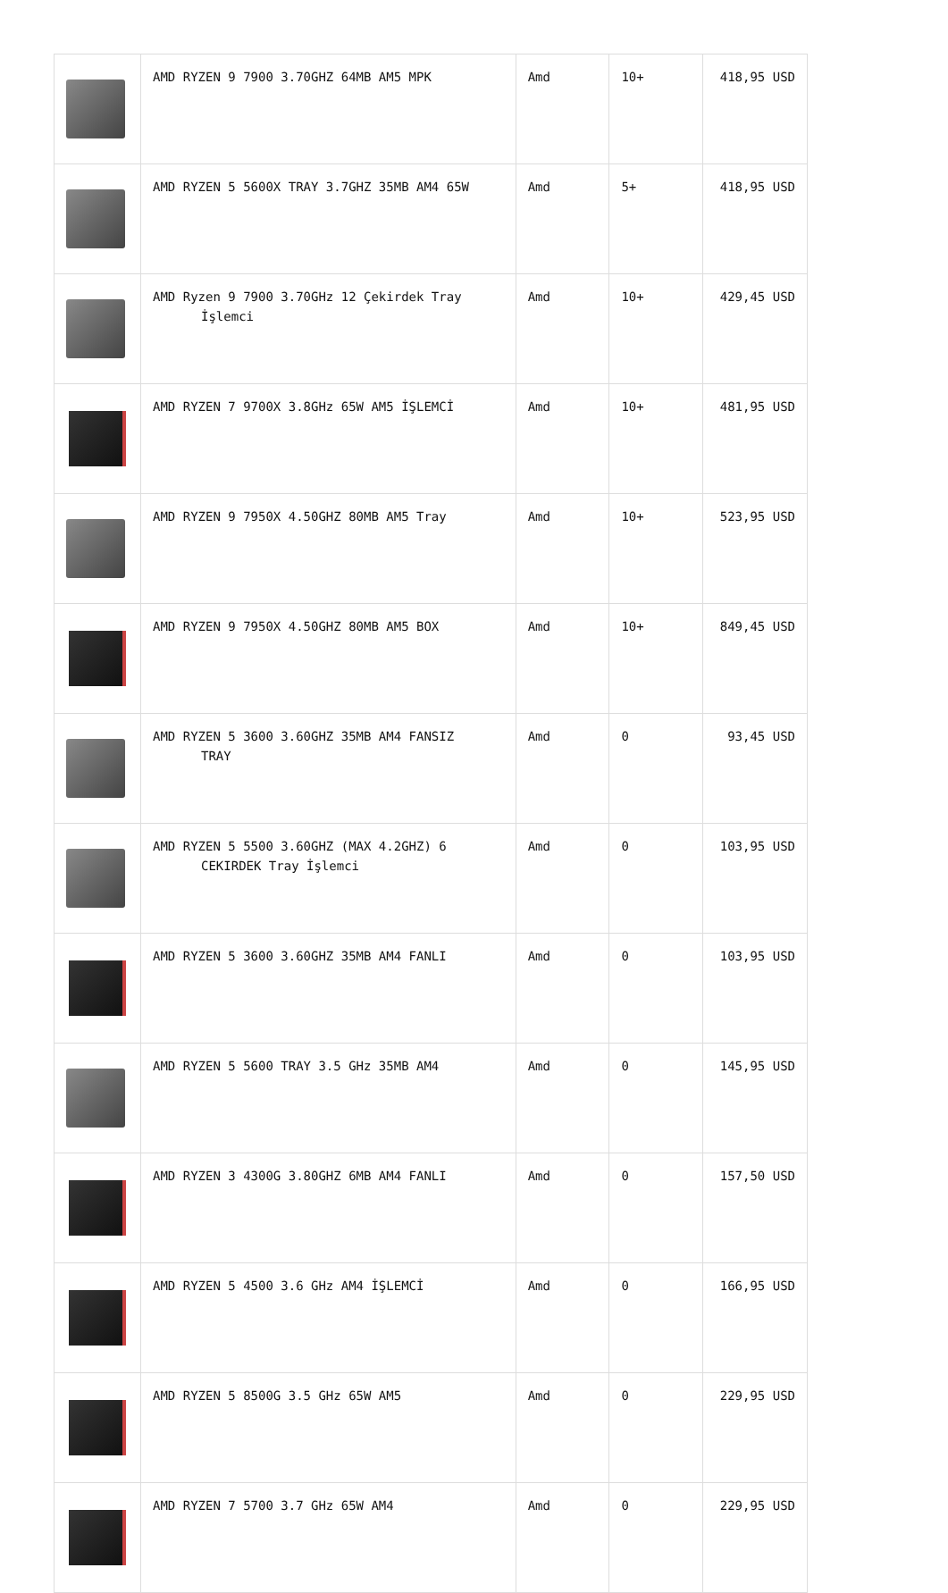| | AMD RYZEN 9 7900 3.70GHZ 64MB AM5 MPK | Amd | 10+ | 418,95 USD |
| | AMD RYZEN 5 5600X TRAY 3.7GHZ 35MB AM4 65W | Amd | 5+ | 418,95 USD |
| | AMD Ryzen 9 7900 3.70GHz 12 Çekirdek Tray İşlemci | Amd | 10+ | 429,45 USD |
| | AMD RYZEN 7 9700X 3.8GHz 65W AM5 İŞLEMCİ | Amd | 10+ | 481,95 USD |
| | AMD RYZEN 9 7950X 4.50GHZ 80MB AM5 Tray | Amd | 10+ | 523,95 USD |
| | AMD RYZEN 9 7950X 4.50GHZ 80MB AM5 BOX | Amd | 10+ | 849,45 USD |
| | AMD RYZEN 5 3600 3.60GHZ 35MB AM4 FANSIZ TRAY | Amd | 0 | 93,45 USD |
| | AMD RYZEN 5 5500 3.60GHZ (MAX 4.2GHZ) 6 CEKIRDEK Tray İşlemci | Amd | 0 | 103,95 USD |
| | AMD RYZEN 5 3600 3.60GHZ 35MB AM4 FANLI | Amd | 0 | 103,95 USD |
| | AMD RYZEN 5 5600 TRAY 3.5 GHz 35MB AM4 | Amd | 0 | 145,95 USD |
| | AMD RYZEN 3 4300G 3.80GHZ 6MB AM4 FANLI | Amd | 0 | 157,50 USD |
| | AMD RYZEN 5 4500 3.6 GHz AM4 İŞLEMCİ | Amd | 0 | 166,95 USD |
| | AMD RYZEN 5 8500G 3.5 GHz 65W AM5 | Amd | 0 | 229,95 USD |
| | AMD RYZEN 7 5700 3.7 GHz 65W AM4 | Amd | 0 | 229,95 USD |